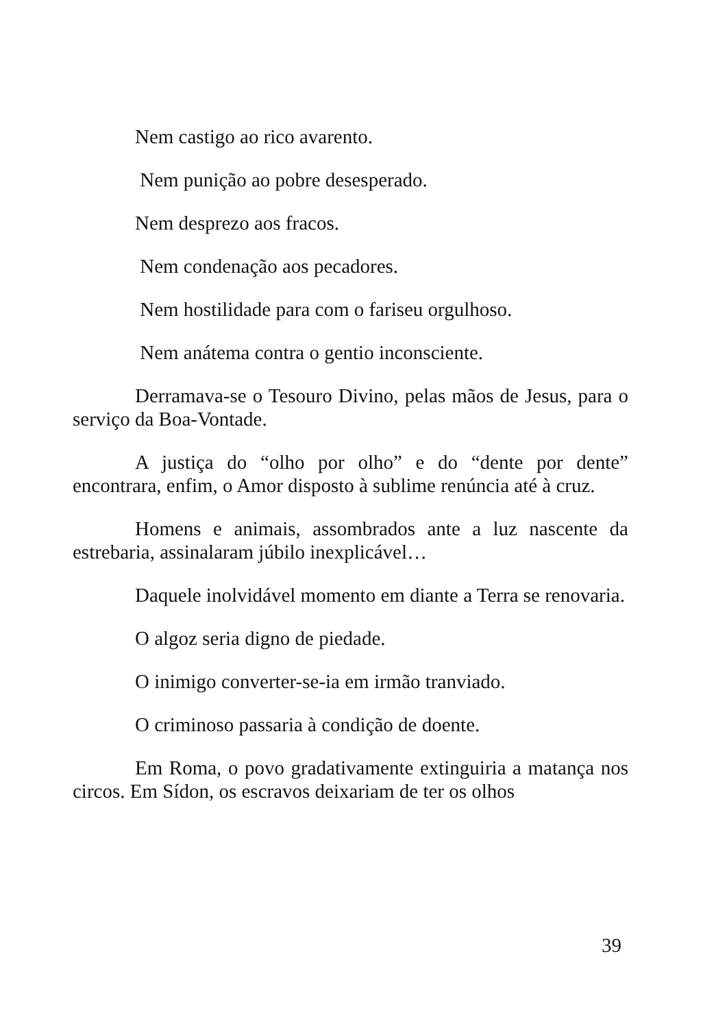Nem castigo ao rico avarento.
Nem punição ao pobre desesperado.
Nem desprezo aos fracos.
Nem condenação aos pecadores.
Nem hostilidade para com o fariseu orgulhoso.
Nem anátema contra o gentio inconsciente.
Derramava-se o Tesouro Divino, pelas mãos de Jesus, para o serviço da Boa-Vontade.
A justiça do “olho por olho” e do “dente por dente” encontrara, enfim, o Amor disposto à sublime renúncia até à cruz.
Homens e animais, assombrados ante a luz nascente da estrebaria, assinalaram júbilo inexplicável…
Daquele inolvidável momento em diante a Terra se renovaria.
O algoz seria digno de piedade.
O inimigo converter-se-ia em irmão tranviado.
O criminoso passaria à condição de doente.
Em Roma, o povo gradativamente extinguiria a matança nos circos. Em Sídon, os escravos deixariam de ter os olhos
39